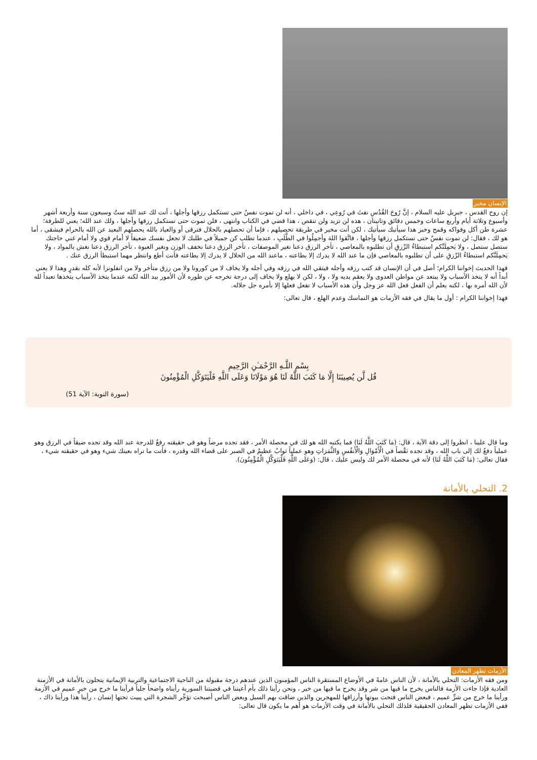الإنسان مخير
إن روح القدس ، جبريل عليه السلام ، إنَّ رُوحَ القُدُسِ نفثَ في رُوعِي ، في داخلي ، أنه لن تموت نفسٌ حتى تستكمل رزقها وأجلها ، أنت لك عند الله ستٌ وسبعون سنة وأربعة أشهر وأسبوع وثلاثة أيام وأربع ساعات وخمس دقائق وثانيتان ، هذه لن تزيد ولن تنقص ، هذا قضي في الكتاب وانتهى ، فلن تموت حتى تستكمل رزقها وأجلها ، ولك عند الله؛ يعني للطرفة؛ عشرة طن أكل وفواكه وقمح وخبز هذا سيأتيك سيأتيك ، لكن أنت مخير في طريقة تحصيلهم ، فإما أن تحصلهم بالحلال فترقى أو والعياذ بالله يحصلهم البعيد عن الله بالحرام فيشقى ، أما هو لك ، فقال: لن تموت نفسٌ حتى تستكمل رزقها وأجلها ، فاتَّقوا اللهَ وأجمِلُوا في الطَّلَبِ ، عندما تطلب كن جميلاً في طلبك لا تجعل نفسك ضعيفاً لا أمام قوي ولا أمام غني حاجتك ستصل ستصل ، ولا يَحمِلَنَّكم استبطاءُ الرِّزقِ أن تطلبوه بالمعاصي ، تأخر الرزق دعنا نغير الموصفات ، تأخر الرزق دعنا نخفف الوزن ونغير العبوة ، تأخر الرزق دعنا نغش بالمواد ، ولا يَحمِلَنَّكم استبطاءُ الرِّزقِ على أن تطلبوه بالمعاصي فإن ما عند الله لا يدرك إلا بطاعته ، ماعند الله من الحلال لا يدرك إلا بطاعته فأنت أطع وانتظر مهما استبطأ الرزق عنك .
فهذا الحديث إخواننا الكرام؛ أصل في أن الإنسان قد كتب رزقه وأجله فيتقي الله في رزقه وفي أجله ولا يخاف لا من كورونا ولا من رزق متأخر ولا من انفلونزا لأنه كله بقدرٍ وهذا لا يعني أبداً أنه لا يتخذ الأسباب ولا يبتعد عن مواطن العدوى ولا يعقم يديه ولا ، ولا ، لكن لا يهلع ولا يخاف إلى درجة تخرجه عن طوره لأن الأمور بيد الله لكنه عندما يتخذ الأسباب يتخذها تعبداً لله لأن الله أمره بها ، لكنه يعلم أن الفعل فعل الله عز وجل وأن هذه الأسباب لا تفعل فعلها إلا بأمره جل جلاله.
فهذا إخواننا الكرام : أول ما يقال في فقه الأزمات هو التماسك وعدم الهلع ، قال تعالى:
بِسْمِ اللَّـهِ الرَّحْمَـٰنِ الرَّحِيمِ
قُل لَّن يُصِيبَنَا إِلَّا مَا كَتَبَ اللَّهُ لَنَا هُوَ مَوْلَانَا وَعَلَى اللَّهِ فَلْيَتَوَكَّلِ الْمُؤْمِنُونَ
(سورة التوبة: الآية 51)
وما قال علينا ، انظروا إلى دقة الآية ، قال: (مَا كَتَبَ اللَّهُ لَنَا) فما يكتبه الله هو لك في محصلة الأمر ، فقد تجده مرضاً وهو في حقيقته رفعٌ للدرجة عند الله وقد تجده ضيقاً في الرزق وهو عملياً دفعٌ لك إلى باب الله ، وقد تجده نَقْصاً في الْأَمْوَالِ وَالْأَنفُسِ وَالثَّمَرَاتِ وهو عملياً ثوابٌ عظيمٌ في الصبر على قضاء الله وقدره ، فأنت ما تراه بعينك شيء وهو في حقيقته شيء ، فقال تعالى: (مَا كَتَبَ اللَّهُ لَنَا) لأنه في محصلة الأمر لك وليس عليك ، قال: (وَعَلَى اللَّهِ فَلْيَتَوَكَّلِ الْمُؤْمِنُونَ).
2. التحلي بالأمانة
الأزمات تظهر المعادن
ومن فقه الأزمات: التحلي بالأمانة ، لأن الناس عامةً في الأوضاع المستقرة الناس المؤمنون الذين عندهم درجة مقبولة من الناحية الاجتماعية والتربية الإيمانية يتحلون بالأمانة في الأزمنة العادية فإذا جاءت الأزمة فالناس يخرج ما فيها من شر وقد يخرج ما فيها من خير ، ونحن رأينا ذلك بأم أعيننا في قضيتنا السورية رأيناه واضحاً جلياً فرأينا ما خرج من خيرٍ عميم في الأزمة ورأينا ما خرج من شرٍّ عميم ، فبعض الناس فتحت بيوتها وأرزاقها للمهجرين والذين ضاقت بهم السبل وبعض الناس أصبحت تؤجِّر الشجرة التي يبيت تحتها إنسان ، رأينا هذا ورأينا ذاك ، ففي الأزمات تظهر المعادن الحقيقية فلذلك التحلي بالأمانة في وقت الأزمات هو أهم ما يكون قال تعالى: